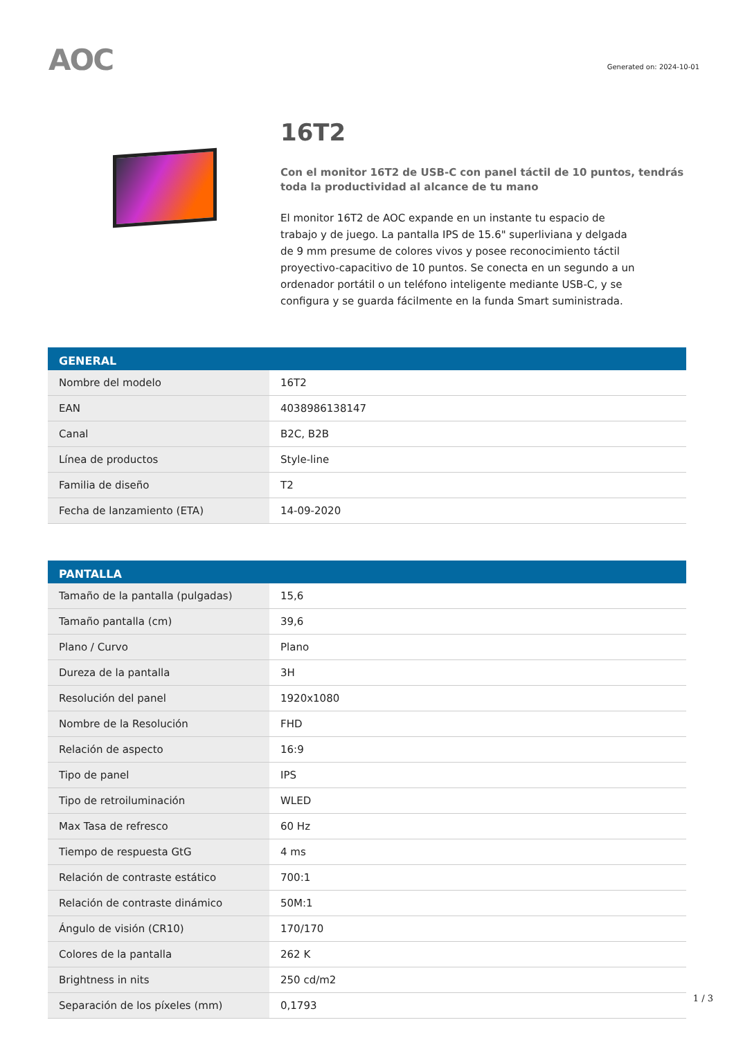AOC
Generated on: 2024-10-01
16T2
Con el monitor 16T2 de USB-C con panel táctil de 10 puntos, tendrás toda la productividad al alcance de tu mano
El monitor 16T2 de AOC expande en un instante tu espacio de trabajo y de juego. La pantalla IPS de 15.6" superliviana y delgada de 9 mm presume de colores vivos y posee reconocimiento táctil proyectivo-capacitivo de 10 puntos. Se conecta en un segundo a un ordenador portátil o un teléfono inteligente mediante USB-C, y se configura y se guarda fácilmente en la funda Smart suministrada.
| GENERAL | |
| --- | --- |
| Nombre del modelo | 16T2 |
| EAN | 4038986138147 |
| Canal | B2C, B2B |
| Línea de productos | Style-line |
| Familia de diseño | T2 |
| Fecha de lanzamiento (ETA) | 14-09-2020 |
| PANTALLA | |
| --- | --- |
| Tamaño de la pantalla (pulgadas) | 15,6 |
| Tamaño pantalla (cm) | 39,6 |
| Plano / Curvo | Plano |
| Dureza de la pantalla | 3H |
| Resolución del panel | 1920x1080 |
| Nombre de la Resolución | FHD |
| Relación de aspecto | 16:9 |
| Tipo de panel | IPS |
| Tipo de retroiluminación | WLED |
| Max Tasa de refresco | 60 Hz |
| Tiempo de respuesta GtG | 4 ms |
| Relación de contraste estático | 700:1 |
| Relación de contraste dinámico | 50M:1 |
| Ángulo de visión (CR10) | 170/170 |
| Colores de la pantalla | 262 K |
| Brightness in nits | 250 cd/m2 |
| Separación de los píxeles (mm) | 0,1793 |
1 / 3